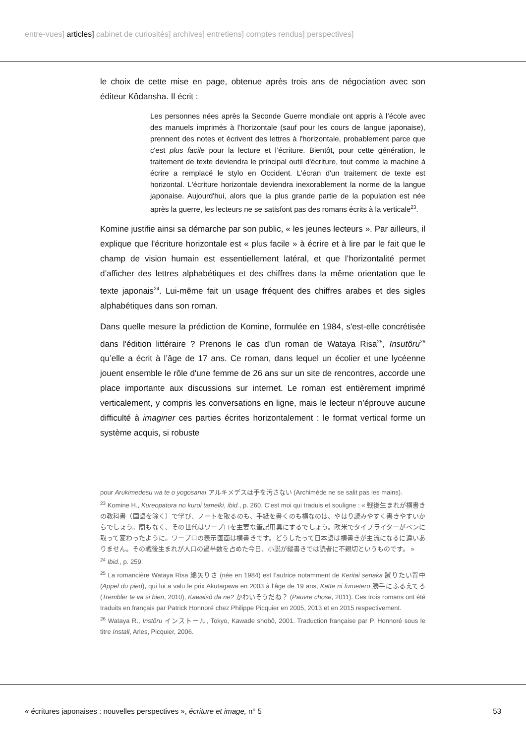entre-vues] articles] cabinet de curiosités] archives] entretiens] comptes rendus] perspectives]
le choix de cette mise en page, obtenue après trois ans de négociation avec son éditeur Kôdansha. Il écrit :
Les personnes nées après la Seconde Guerre mondiale ont appris à l’école avec des manuels imprimés à l’horizontale (sauf pour les cours de langue japonaise), prennent des notes et écrivent des lettres à l'horizontale, probablement parce que c'est plus facile pour la lecture et l’écriture. Bientôt, pour cette génération, le traitement de texte deviendra le principal outil d'écriture, tout comme la machine à écrire a remplacé le stylo en Occident. L'écran d'un traitement de texte est horizontal. L'écriture horizontale deviendra inexorablement la norme de la langue japonaise. Aujourd'hui, alors que la plus grande partie de la population est née après la guerre, les lecteurs ne se satisfont pas des romans écrits à la verticale<sup>23</sup>.
Komine justifie ainsi sa démarche par son public, « les jeunes lecteurs ». Par ailleurs, il explique que l'écriture horizontale est « plus facile » à écrire et à lire par le fait que le champ de vision humain est essentiellement latéral, et que l’horizontalité permet d’afficher des lettres alphabétiques et des chiffres dans la même orientation que le texte japonais<sup>24</sup>. Lui-même fait un usage fréquent des chiffres arabes et des sigles alphabétiques dans son roman.
Dans quelle mesure la prédiction de Komine, formulée en 1984, s'est-elle concrétisée dans l'édition littéraire ? Prenons le cas d’un roman de Wataya Risa<sup>25</sup>, Insutôru<sup>26</sup> qu’elle a écrit à l’âge de 17 ans. Ce roman, dans lequel un écolier et une lycéenne jouent ensemble le rôle d'une femme de 26 ans sur un site de rencontres, accorde une place importante aux discussions sur internet. Le roman est entièrement imprimé verticalement, y compris les conversations en ligne, mais le lecteur n’éprouve aucune difficulté à imaginer ces parties écrites horizontalement : le format vertical forme un système acquis, si robuste
pour Arukimedesu wa te o yogosanai アルキメデスは手を汚さない (Archimède ne se salit pas les mains).
<sup>23</sup> Komine H., Kureopatora no kuroi tameiki, ibid., p. 260. C’est moi qui traduis et souligne : « 戦後生まれが横書きの教科書（国語を除く）で学び、ノートを取るのも、手紙を書くのも横なのは、やはり読みやすく書きやすいからでしょう。間もなく、その世代はワープロを主要な筆記用具にするでしょう。欧米でタイプライターがペンに取って変わったように。ワープロの表示画面は横書きです。どうしたって日本語は横書きが主流になるに違いありません。その戦後生まれが人口の過半数を占めた今日、小説が縦書きでは読者に不親切というものです。 »
<sup>24</sup> Ibid., p. 259.
<sup>25</sup> La romancière Wataya Risa 綿矢りさ (née en 1984) est l’autrice notamment de Keritai senaka 蹴りたい背中 (Appel du pied), qui lui a valu le prix Akutagawa en 2003 à l’âge de 19 ans, Katte ni furuetero 勝手にふるえてろ (Trembler te va si bien, 2010), Kawaisô da ne? かわいそうだね？ (Pauvre chose, 2011). Ces trois romans ont été traduits en français par Patrick Honnoré chez Philippe Picquier en 2005, 2013 et en 2015 respectivement.
<sup>26</sup> Wataya R., Instôru インストール, Tokyo, Kawade shobô, 2001. Traduction française par P. Honnoré sous le titre Install, Arles, Picquier, 2006.
« écritures japonaises : nouvelles perspectives », écriture et image, n° 5 53